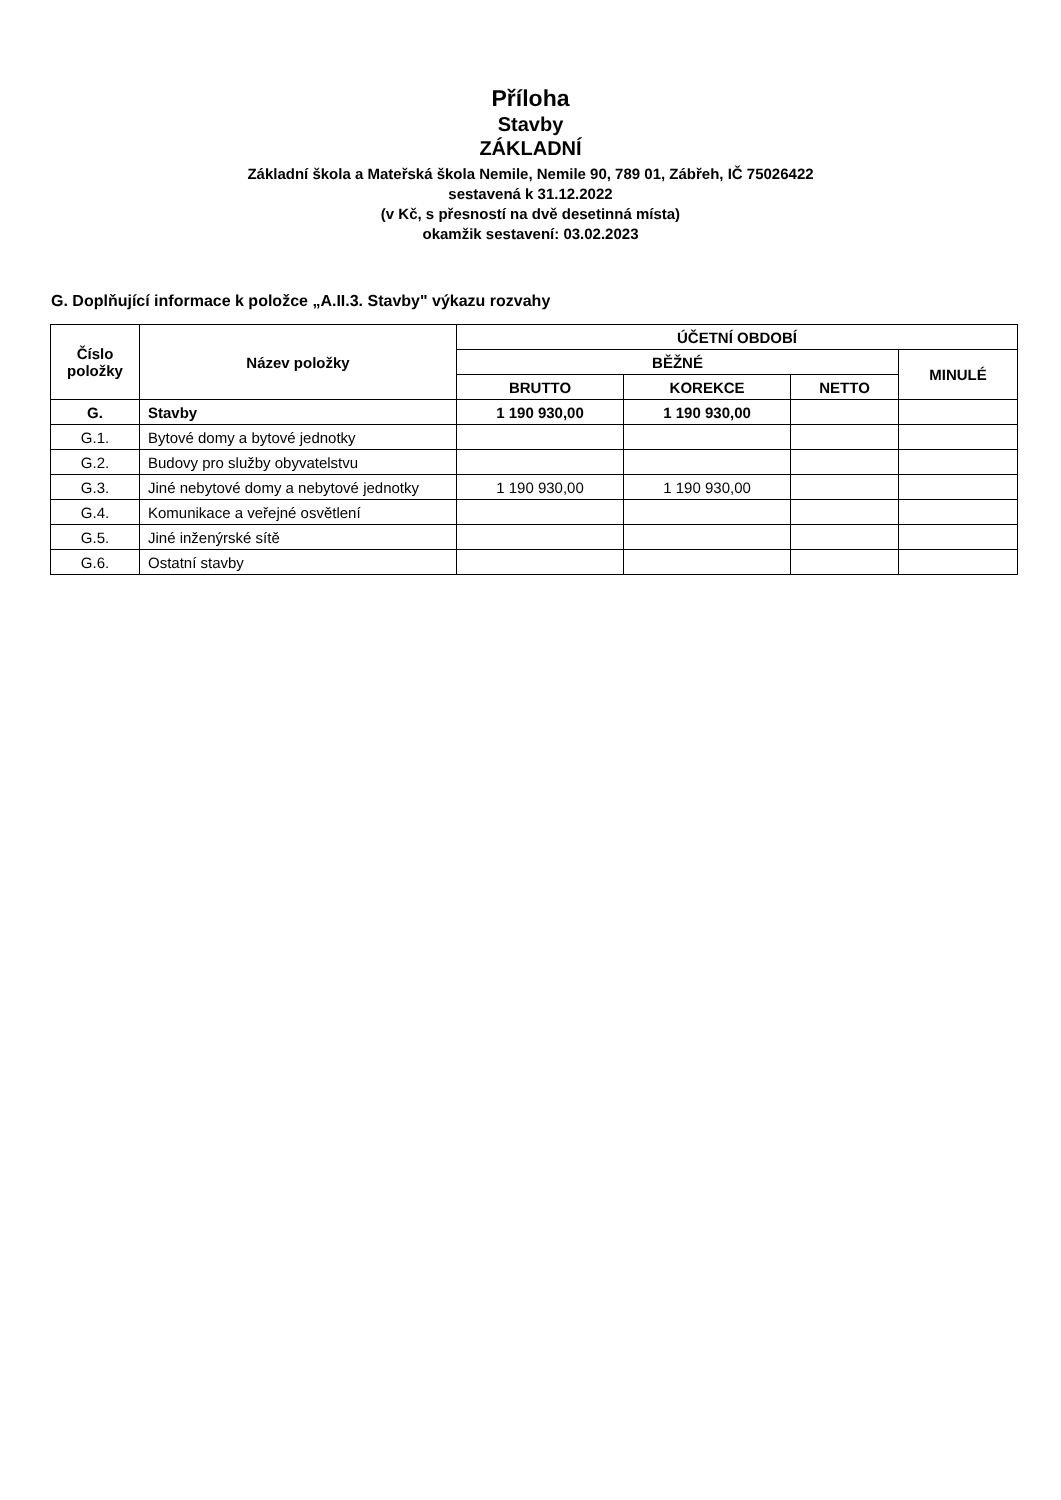Příloha
Stavby
ZÁKLADNÍ
Základní škola a Mateřská škola Nemile, Nemile 90, 789 01, Zábřeh, IČ 75026422
sestavená k 31.12.2022
(v Kč, s přesností na dvě desetinná místa)
okamžik sestavení: 03.02.2023
G. Doplňující informace k položce „A.II.3. Stavby" výkazu rozvahy
| Číslo položky | Název položky | ÚČETNÍ OBDOBÍ | | | |
| --- | --- | --- | --- | --- | --- |
| | | BĚŽNÉ | | | MINULÉ |
| | | BRUTTO | KOREKCE | NETTO | |
| G. | Stavby | 1 190 930,00 | 1 190 930,00 | | |
| G.1. | Bytové domy a bytové jednotky | | | | |
| G.2. | Budovy pro služby obyvatelstvu | | | | |
| G.3. | Jiné nebytové domy a nebytové jednotky | 1 190 930,00 | 1 190 930,00 | | |
| G.4. | Komunikace a veřejné osvětlení | | | | |
| G.5. | Jiné inženýrské sítě | | | | |
| G.6. | Ostatní stavby | | | | |